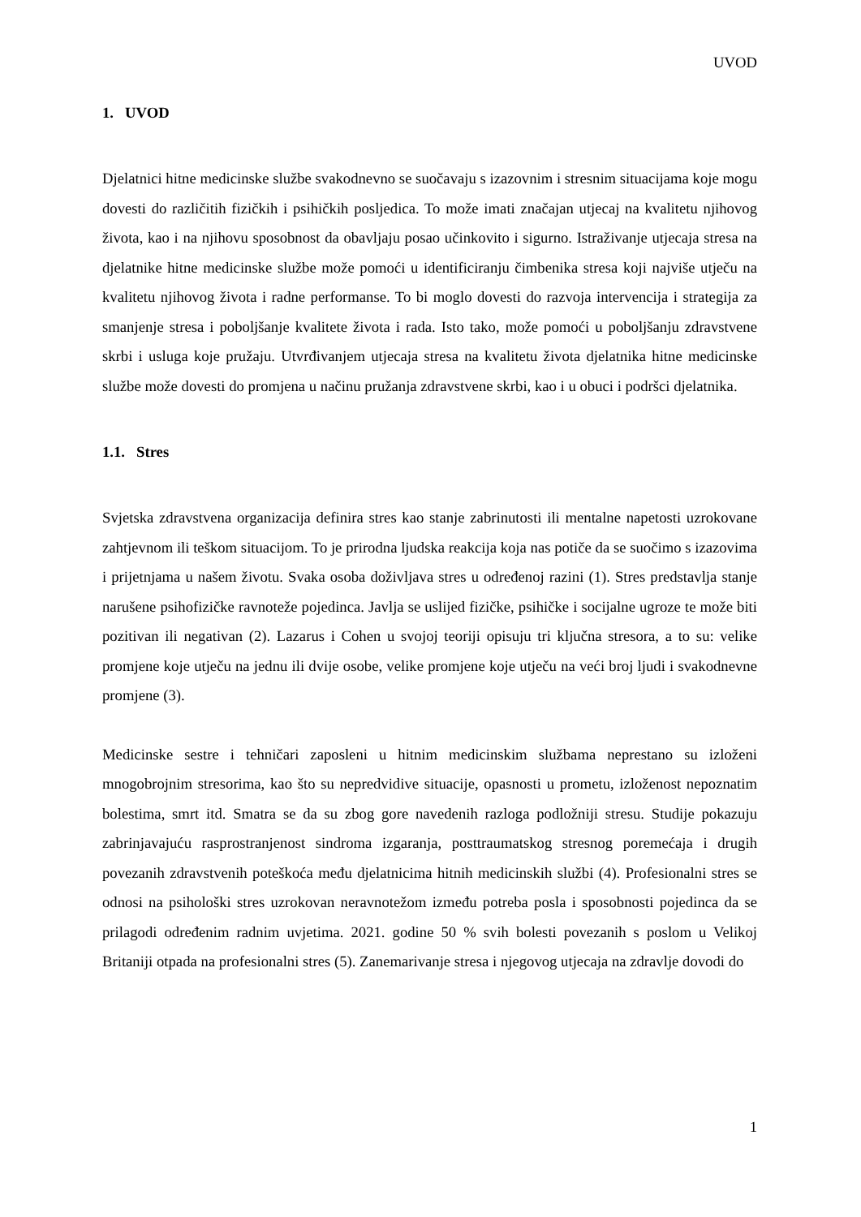UVOD
1. UVOD
Djelatnici hitne medicinske službe svakodnevno se suočavaju s izazovnim i stresnim situacijama koje mogu dovesti do različitih fizičkih i psihičkih posljedica. To može imati značajan utjecaj na kvalitetu njihovog života, kao i na njihovu sposobnost da obavljaju posao učinkovito i sigurno. Istraživanje utjecaja stresa na djelatnike hitne medicinske službe može pomoći u identificiranju čimbenika stresa koji najviše utječu na kvalitetu njihovog života i radne performanse. To bi moglo dovesti do razvoja intervencija i strategija za smanjenje stresa i poboljšanje kvalitete života i rada. Isto tako, može pomoći u poboljšanju zdravstvene skrbi i usluga koje pružaju. Utvrđivanjem utjecaja stresa na kvalitetu života djelatnika hitne medicinske službe može dovesti do promjena u načinu pružanja zdravstvene skrbi, kao i u obuci i podršci djelatnika.
1.1. Stres
Svjetska zdravstvena organizacija definira stres kao stanje zabrinutosti ili mentalne napetosti uzrokovane zahtjevnom ili teškom situacijom. To je prirodna ljudska reakcija koja nas potiče da se suočimo s izazovima i prijetnjama u našem životu. Svaka osoba doživljava stres u određenoj razini (1). Stres predstavlja stanje narušene psihofizičke ravnoteže pojedinca. Javlja se uslijed fizičke, psihičke i socijalne ugroze te može biti pozitivan ili negativan (2). Lazarus i Cohen u svojoj teoriji opisuju tri ključna stresora, a to su: velike promjene koje utječu na jednu ili dvije osobe, velike promjene koje utječu na veći broj ljudi i svakodnevne promjene (3).
Medicinske sestre i tehničari zaposleni u hitnim medicinskim službama neprestano su izloženi mnogobrojnim stresorima, kao što su nepredvidive situacije, opasnosti u prometu, izloženost nepoznatim bolestima, smrt itd. Smatra se da su zbog gore navedenih razloga podložniji stresu. Studije pokazuju zabrinjavajuću rasprostranjenost sindroma izgaranja, posttraumatskog stresnog poremećaja i drugih povezanih zdravstvenih poteškoća među djelatnicima hitnih medicinskih službi (4). Profesionalni stres se odnosi na psihološki stres uzrokovan neravnotežom između potreba posla i sposobnosti pojedinca da se prilagodi određenim radnim uvjetima. 2021. godine 50 % svih bolesti povezanih s poslom u Velikoj Britaniji otpada na profesionalni stres (5). Zanemarivanje stresa i njegovog utjecaja na zdravlje dovodi do
1